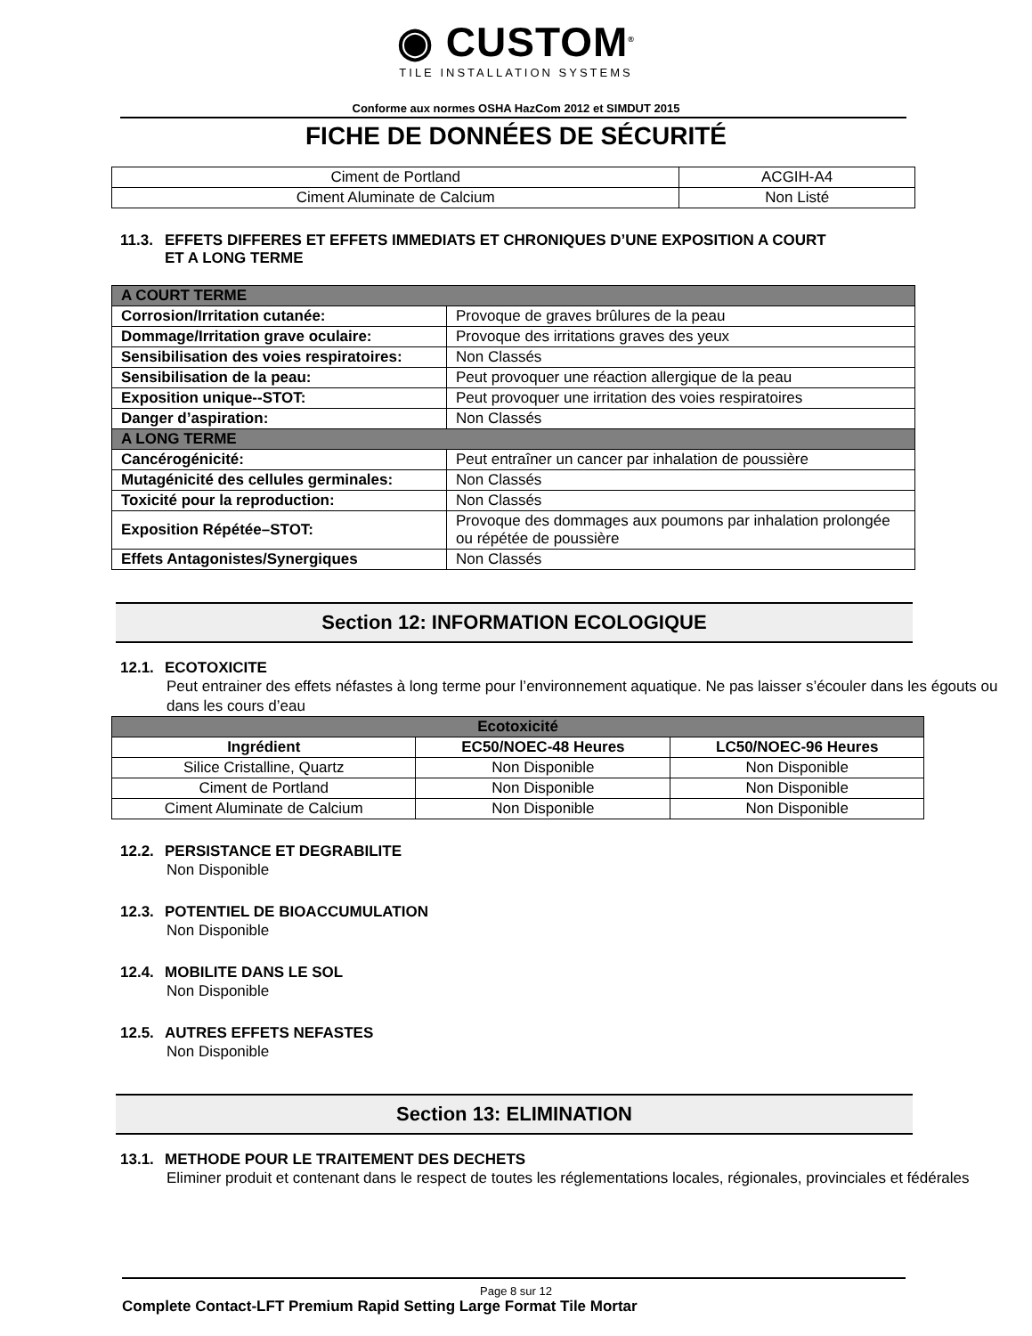◉ CUSTOM<sup>®</sup>
TILE INSTALLATION SYSTEMS
Conforme aux normes OSHA HazCom 2012 et SIMDUT 2015
FICHE DE DONNÉES DE SÉCURITÉ
| Ciment de Portland | ACGIH-A4 |
| Ciment Aluminate de Calcium | Non Listé |
11.3. EFFETS DIFFERES ET EFFETS IMMEDIATS ET CHRONIQUES D’UNE EXPOSITION A COURT
ET A LONG TERME
| A COURT TERME | |
| Corrosion/Irritation cutanée: | Provoque de graves brûlures de la peau |
| Dommage/Irritation grave oculaire: | Provoque des irritations graves des yeux |
| Sensibilisation des voies respiratoires: | Non Classés |
| Sensibilisation de la peau: | Peut provoquer une réaction allergique de la peau |
| Exposition unique--STOT: | Peut provoquer une irritation des voies respiratoires |
| Danger d’aspiration: | Non Classés |
| A LONG TERME | |
| Cancérogénicité: | Peut entraîner un cancer par inhalation de poussière |
| Mutagénicité des cellules germinales: | Non Classés |
| Toxicité pour la reproduction: | Non Classés |
| Exposition Répétée–STOT: | Provoque des dommages aux poumons par inhalation prolongée ou répétée de poussière |
| Effets Antagonistes/Synergiques | Non Classés |
Section 12: INFORMATION ECOLOGIQUE
12.1. ECOTOXICITE
Peut entrainer des effets néfastes à long terme pour l’environnement aquatique. Ne pas laisser s’écouler dans les égouts ou dans les cours d’eau
| Ecotoxicité | | |
| Ingrédient | EC50/NOEC-48 Heures | LC50/NOEC-96 Heures |
| Silice Cristalline, Quartz | Non Disponible | Non Disponible |
| Ciment de Portland | Non Disponible | Non Disponible |
| Ciment Aluminate de Calcium | Non Disponible | Non Disponible |
12.2. PERSISTANCE ET DEGRABILITE
Non Disponible
12.3. POTENTIEL DE BIOACCUMULATION
Non Disponible
12.4. MOBILITE DANS LE SOL
Non Disponible
12.5. AUTRES EFFETS NEFASTES
Non Disponible
Section 13: ELIMINATION
13.1. METHODE POUR LE TRAITEMENT DES DECHETS
Eliminer produit et contenant dans le respect de toutes les réglementations locales, régionales, provinciales et fédérales
Page 8 sur 12
Complete Contact-LFT Premium Rapid Setting Large Format Tile Mortar